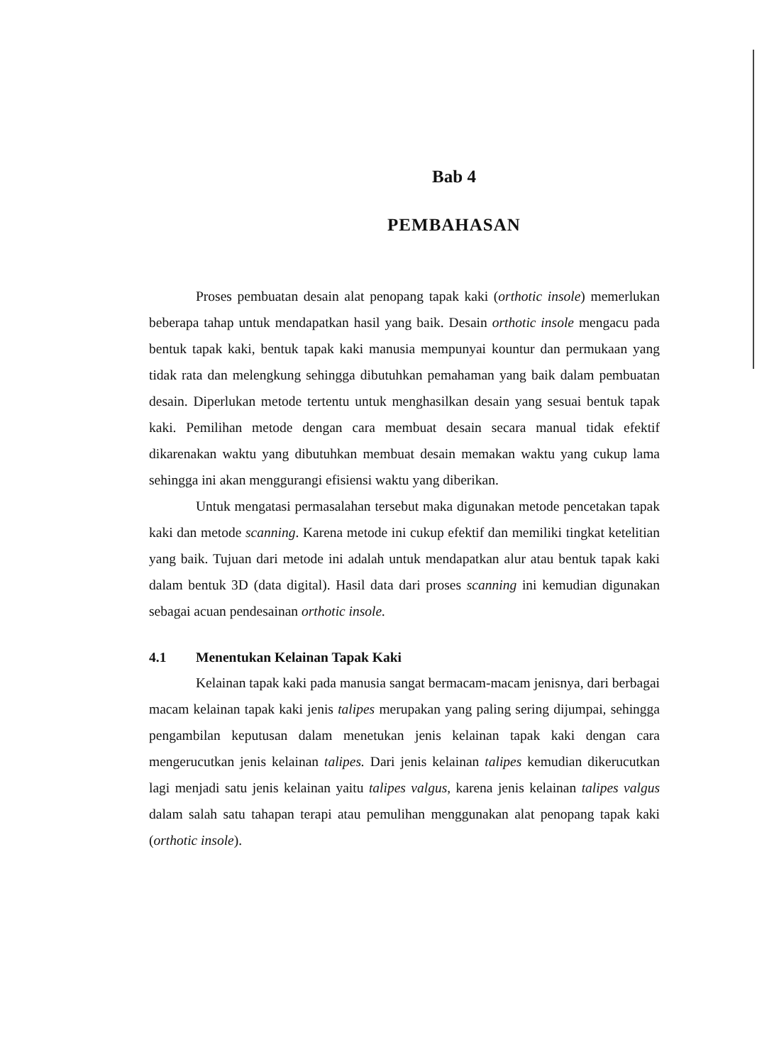Bab 4
PEMBAHASAN
Proses pembuatan desain alat penopang tapak kaki (orthotic insole) memerlukan beberapa tahap untuk mendapatkan hasil yang baik. Desain orthotic insole mengacu pada bentuk tapak kaki, bentuk tapak kaki manusia mempunyai kountur dan permukaan yang tidak rata dan melengkung sehingga dibutuhkan pemahaman yang baik dalam pembuatan desain. Diperlukan metode tertentu untuk menghasilkan desain yang sesuai bentuk tapak kaki. Pemilihan metode dengan cara membuat desain secara manual tidak efektif dikarenakan waktu yang dibutuhkan membuat desain memakan waktu yang cukup lama sehingga ini akan menggurangi efisiensi waktu yang diberikan.
Untuk mengatasi permasalahan tersebut maka digunakan metode pencetakan tapak kaki dan metode scanning. Karena metode ini cukup efektif dan memiliki tingkat ketelitian yang baik. Tujuan dari metode ini adalah untuk mendapatkan alur atau bentuk tapak kaki dalam bentuk 3D (data digital). Hasil data dari proses scanning ini kemudian digunakan sebagai acuan pendesainan orthotic insole.
4.1 Menentukan Kelainan Tapak Kaki
Kelainan tapak kaki pada manusia sangat bermacam-macam jenisnya, dari berbagai macam kelainan tapak kaki jenis talipes merupakan yang paling sering dijumpai, sehingga pengambilan keputusan dalam menetukan jenis kelainan tapak kaki dengan cara mengerucutkan jenis kelainan talipes. Dari jenis kelainan talipes kemudian dikerucutkan lagi menjadi satu jenis kelainan yaitu talipes valgus, karena jenis kelainan talipes valgus dalam salah satu tahapan terapi atau pemulihan menggunakan alat penopang tapak kaki (orthotic insole).